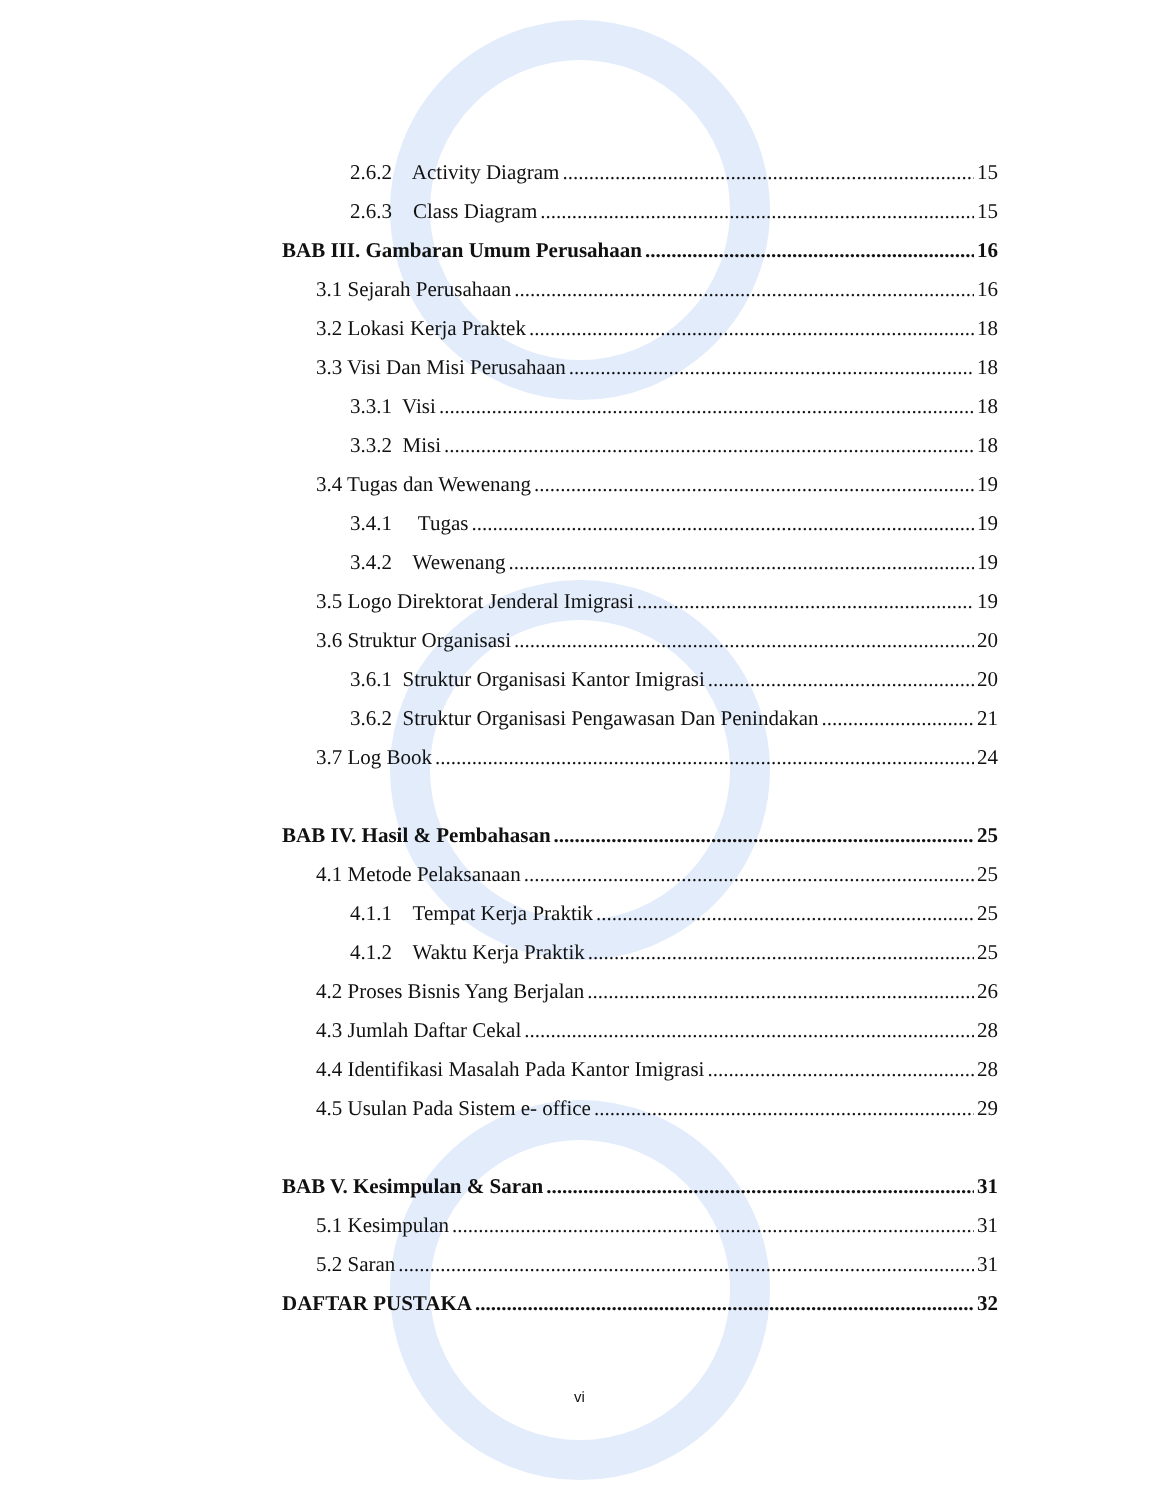2.6.2 Activity Diagram 15
2.6.3 Class Diagram 15
BAB III. Gambaran Umum Perusahaan 16
3.1 Sejarah Perusahaan 16
3.2 Lokasi Kerja Praktek 18
3.3 Visi Dan Misi Perusahaan 18
3.3.1 Visi 18
3.3.2 Misi 18
3.4 Tugas dan Wewenang 19
3.4.1 Tugas 19
3.4.2 Wewenang 19
3.5 Logo Direktorat Jenderal Imigrasi 19
3.6 Struktur Organisasi 20
3.6.1 Struktur Organisasi Kantor Imigrasi 20
3.6.2 Struktur Organisasi Pengawasan Dan Penindakan 21
3.7 Log Book 24
BAB IV. Hasil & Pembahasan 25
4.1 Metode Pelaksanaan 25
4.1.1 Tempat Kerja Praktik 25
4.1.2 Waktu Kerja Praktik 25
4.2 Proses Bisnis Yang Berjalan 26
4.3 Jumlah Daftar Cekal 28
4.4 Identifikasi Masalah Pada Kantor Imigrasi 28
4.5 Usulan Pada Sistem e- office 29
BAB V. Kesimpulan & Saran 31
5.1 Kesimpulan 31
5.2 Saran 31
DAFTAR PUSTAKA 32
vi